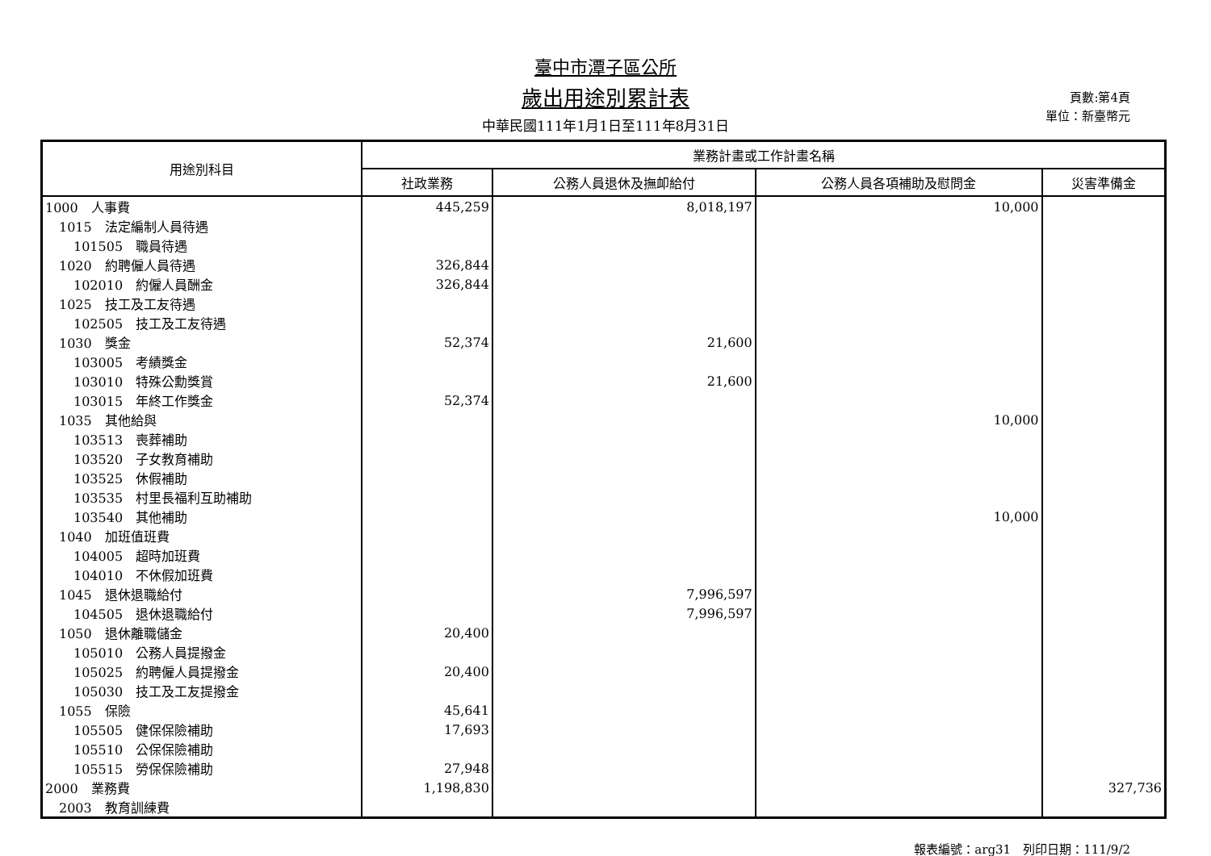臺中市潭子區公所
歲出用途別累計表
中華民國111年1月1日至111年8月31日
頁數:第4頁
單位：新臺幣元
| 用途別科目 | 業務計畫或工作計畫名稱 | | | |
| --- | --- | --- | --- | --- |
| | 社政業務 | 公務人員退休及撫卹給付 | 公務人員各項補助及慰問金 | 災害準備金 |
| 1000 人事費 | 445,259 | 8,018,197 | 10,000 | |
| 1015 法定編制人員待遇 | | | | |
| 101505 職員待遇 | | | | |
| 1020 約聘僱人員待遇 | 326,844 | | | |
| 102010 約僱人員酬金 | 326,844 | | | |
| 1025 技工及工友待遇 | | | | |
| 102505 技工及工友待遇 | | | | |
| 1030 獎金 | 52,374 | 21,600 | | |
| 103005 考績獎金 | | | | |
| 103010 特殊公勳獎賞 | | 21,600 | | |
| 103015 年終工作獎金 | 52,374 | | | |
| 1035 其他給與 | | | 10,000 | |
| 103513 喪葬補助 | | | | |
| 103520 子女教育補助 | | | | |
| 103525 休假補助 | | | | |
| 103535 村里長福利互助補助 | | | | |
| 103540 其他補助 | | | 10,000 | |
| 1040 加班值班費 | | | | |
| 104005 超時加班費 | | | | |
| 104010 不休假加班費 | | | | |
| 1045 退休退職給付 | | 7,996,597 | | |
| 104505 退休退職給付 | | 7,996,597 | | |
| 1050 退休離職儲金 | 20,400 | | | |
| 105010 公務人員提撥金 | | | | |
| 105025 約聘僱人員提撥金 | 20,400 | | | |
| 105030 技工及工友提撥金 | | | | |
| 1055 保險 | 45,641 | | | |
| 105505 健保保險補助 | 17,693 | | | |
| 105510 公保保險補助 | | | | |
| 105515 勞保保險補助 | 27,948 | | | |
| 2000 業務費 | 1,198,830 | | | 327,736 |
| 2003 教育訓練費 | | | | |
報表編號：arg31　列印日期：111/9/2